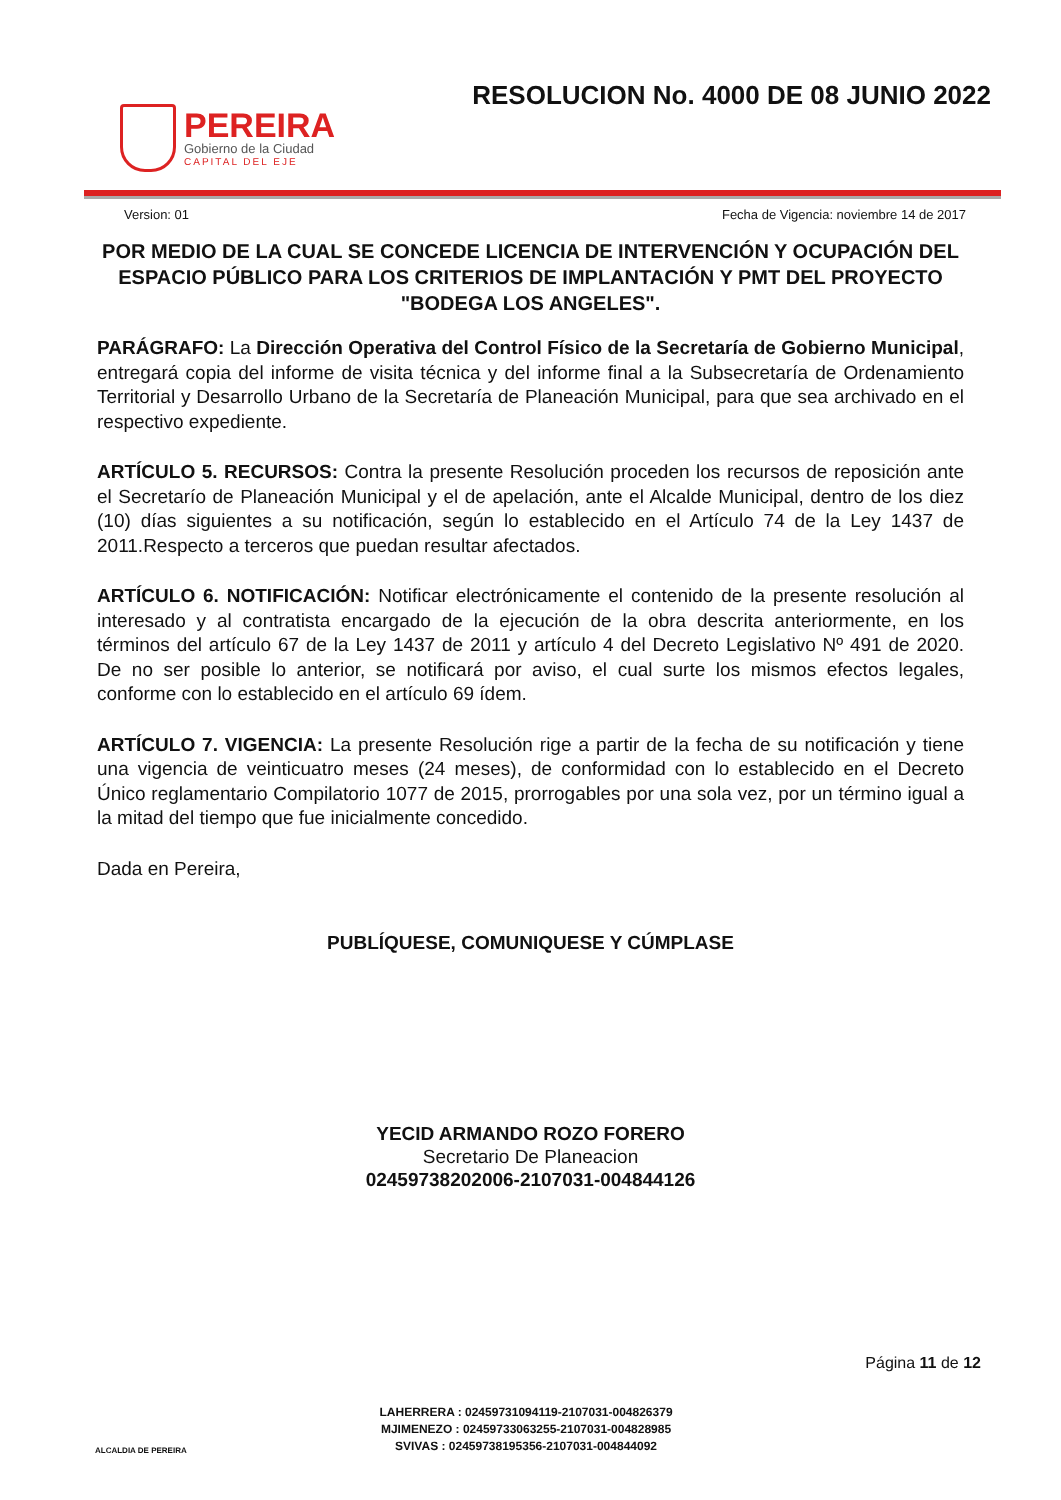PEREIRA
Gobierno de la Ciudad
CAPITAL DEL EJE
RESOLUCION No. 4000 DE 08 JUNIO 2022
Version: 01 Fecha de Vigencia: noviembre 14 de 2017
POR MEDIO DE LA CUAL SE CONCEDE LICENCIA DE INTERVENCIÓN Y OCUPACIÓN DEL ESPACIO PÚBLICO PARA LOS CRITERIOS DE IMPLANTACIÓN Y PMT DEL PROYECTO "BODEGA LOS ANGELES".
PARÁGRAFO: La Dirección Operativa del Control Físico de la Secretaría de Gobierno Municipal, entregará copia del informe de visita técnica y del informe final a la Subsecretaría de Ordenamiento Territorial y Desarrollo Urbano de la Secretaría de Planeación Municipal, para que sea archivado en el respectivo expediente.
ARTÍCULO 5. RECURSOS: Contra la presente Resolución proceden los recursos de reposición ante el Secretarío de Planeación Municipal y el de apelación, ante el Alcalde Municipal, dentro de los diez (10) días siguientes a su notificación, según lo establecido en el Artículo 74 de la Ley 1437 de 2011.Respecto a terceros que puedan resultar afectados.
ARTÍCULO 6. NOTIFICACIÓN: Notificar electrónicamente el contenido de la presente resolución al interesado y al contratista encargado de la ejecución de la obra descrita anteriormente, en los términos del artículo 67 de la Ley 1437 de 2011 y artículo 4 del Decreto Legislativo Nº 491 de 2020. De no ser posible lo anterior, se notificará por aviso, el cual surte los mismos efectos legales, conforme con lo establecido en el artículo 69 ídem.
ARTÍCULO 7. VIGENCIA: La presente Resolución rige a partir de la fecha de su notificación y tiene una vigencia de veinticuatro meses (24 meses), de conformidad con lo establecido en el Decreto Único reglamentario Compilatorio 1077 de 2015, prorrogables por una sola vez, por un término igual a la mitad del tiempo que fue inicialmente concedido.
Dada en Pereira,
PUBLÍQUESE, COMUNIQUESE Y CÚMPLASE
YECID ARMANDO ROZO FORERO
Secretario De Planeacion
02459738202006-2107031-004844126
ALCALDIA DE PEREIRA
LAHERRERA : 02459731094119-2107031-004826379
MJIMENEZO : 02459733063255-2107031-004828985
SVIVAS : 02459738195356-2107031-004844092
Página 11 de 12